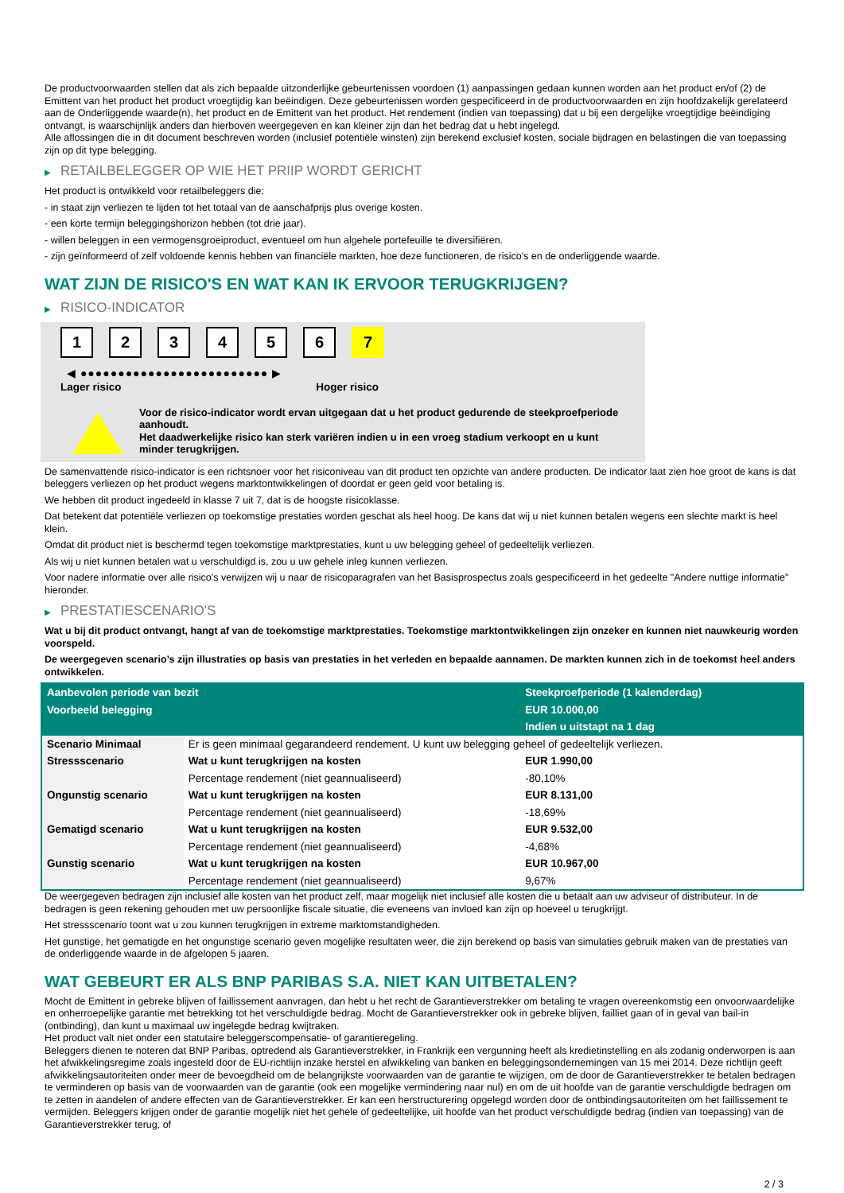De productvoorwaarden stellen dat als zich bepaalde uitzonderlijke gebeurtenissen voordoen (1) aanpassingen gedaan kunnen worden aan het product en/of (2) de Emittent van het product het product vroegtijdig kan beëindigen. Deze gebeurtenissen worden gespecificeerd in de productvoorwaarden en zijn hoofdzakelijk gerelateerd aan de Onderliggende waarde(n), het product en de Emittent van het product. Het rendement (indien van toepassing) dat u bij een dergelijke vroegtijdige beëindiging ontvangt, is waarschijnlijk anders dan hierboven weergegeven en kan kleiner zijn dan het bedrag dat u hebt ingelegd.
Alle aflossingen die in dit document beschreven worden (inclusief potentiële winsten) zijn berekend exclusief kosten, sociale bijdragen en belastingen die van toepassing zijn op dit type belegging.
▶ RETAILBELEGGER OP WIE HET PRIIP WORDT GERICHT
Het product is ontwikkeld voor retailbeleggers die:
- in staat zijn verliezen te lijden tot het totaal van de aanschafprijs plus overige kosten.
- een korte termijn beleggingshorizon hebben (tot drie jaar).
- willen beleggen in een vermogensgroeiproduct, eventueel om hun algehele portefeuille te diversifiëren.
- zijn geïnformeerd of zelf voldoende kennis hebben van financiële markten, hoe deze functioneren, de risico's en de onderliggende waarde.
WAT ZIJN DE RISICO'S EN WAT KAN IK ERVOOR TERUGKRIJGEN?
▶ RISICO-INDICATOR
1 2 3 4 5 6 7
◀ ●●●●●●●●●●●●●●●●●●●●●●●●● ▶
Lager risico Hoger risico
Voor de risico-indicator wordt ervan uitgegaan dat u het product gedurende de steekproefperiode aanhoudt.
Het daadwerkelijke risico kan sterk variëren indien u in een vroeg stadium verkoopt en u kunt minder terugkrijgen.
De samenvattende risico-indicator is een richtsnoer voor het risiconiveau van dit product ten opzichte van andere producten. De indicator laat zien hoe groot de kans is dat beleggers verliezen op het product wegens marktontwikkelingen of doordat er geen geld voor betaling is.
We hebben dit product ingedeeld in klasse 7 uit 7, dat is de hoogste risicoklasse.
Dat betekent dat potentiële verliezen op toekomstige prestaties worden geschat als heel hoog. De kans dat wij u niet kunnen betalen wegens een slechte markt is heel klein.
Omdat dit product niet is beschermd tegen toekomstige marktprestaties, kunt u uw belegging geheel of gedeeltelijk verliezen.
Als wij u niet kunnen betalen wat u verschuldigd is, zou u uw gehele inleg kunnen verliezen.
Voor nadere informatie over alle risico's verwijzen wij u naar de risicoparagrafen van het Basisprospectus zoals gespecificeerd in het gedeelte "Andere nuttige informatie" hieronder.
▶ PRESTATIESCENARIO'S
Wat u bij dit product ontvangt, hangt af van de toekomstige marktprestaties. Toekomstige marktontwikkelingen zijn onzeker en kunnen niet nauwkeurig worden voorspeld.
De weergegeven scenario’s zijn illustraties op basis van prestaties in het verleden en bepaalde aannamen. De markten kunnen zich in de toekomst heel anders ontwikkelen.
| Aanbevolen periode van bezit | | Steekproefperiode (1 kalenderdag) |
| --- | --- | --- |
| Voorbeeld belegging | | EUR 10.000,00 |
| | | Indien u uitstapt na 1 dag |
| Scenario Minimaal | Er is geen minimaal gegarandeerd rendement. U kunt uw belegging geheel of gedeeltelijk verliezen. | |
| Stressscenario | Wat u kunt terugkrijgen na kosten | EUR 1.990,00 |
| | Percentage rendement (niet geannualiseerd) | -80,10% |
| Ongunstig scenario | Wat u kunt terugkrijgen na kosten | EUR 8.131,00 |
| | Percentage rendement (niet geannualiseerd) | -18,69% |
| Gematigd scenario | Wat u kunt terugkrijgen na kosten | EUR 9.532,00 |
| | Percentage rendement (niet geannualiseerd) | -4,68% |
| Gunstig scenario | Wat u kunt terugkrijgen na kosten | EUR 10.967,00 |
| | Percentage rendement (niet geannualiseerd) | 9,67% |
De weergegeven bedragen zijn inclusief alle kosten van het product zelf, maar mogelijk niet inclusief alle kosten die u betaalt aan uw adviseur of distributeur. In de bedragen is geen rekening gehouden met uw persoonlijke fiscale situatie, die eveneens van invloed kan zijn op hoeveel u terugkrijgt.
Het stressscenario toont wat u zou kunnen terugkrijgen in extreme marktomstandigheden.
Het gunstige, het gematigde en het ongunstige scenario geven mogelijke resultaten weer, die zijn berekend op basis van simulaties gebruik maken van de prestaties van de onderliggende waarde in de afgelopen 5 jaaren.
WAT GEBEURT ER ALS BNP PARIBAS S.A. NIET KAN UITBETALEN?
Mocht de Emittent in gebreke blijven of faillissement aanvragen, dan hebt u het recht de Garantieverstrekker om betaling te vragen overeenkomstig een onvoorwaardelijke en onherroepelijke garantie met betrekking tot het verschuldigde bedrag. Mocht de Garantieverstrekker ook in gebreke blijven, failliet gaan of in geval van bail-in (ontbinding), dan kunt u maximaal uw ingelegde bedrag kwijtraken.
Het product valt niet onder een statutaire beleggerscompensatie- of garantieregeling.
Beleggers dienen te noteren dat BNP Paribas, optredend als Garantieverstrekker, in Frankrijk een vergunning heeft als kredietinstelling en als zodanig onderworpen is aan het afwikkelingsregime zoals ingesteld door de EU-richtlijn inzake herstel en afwikkeling van banken en beleggingsondernemingen van 15 mei 2014. Deze richtlijn geeft afwikkelingsautoriteiten onder meer de bevoegdheid om de belangrijkste voorwaarden van de garantie te wijzigen, om de door de Garantieverstrekker te betalen bedragen te verminderen op basis van de voorwaarden van de garantie (ook een mogelijke vermindering naar nul) en om de uit hoofde van de garantie verschuldigde bedragen om te zetten in aandelen of andere effecten van de Garantieverstrekker. Er kan een herstructurering opgelegd worden door de ontbindingsautoriteiten om het faillissement te vermijden. Beleggers krijgen onder de garantie mogelijk niet het gehele of gedeeltelijke, uit hoofde van het product verschuldigde bedrag (indien van toepassing) van de Garantieverstrekker terug, of
2 / 3